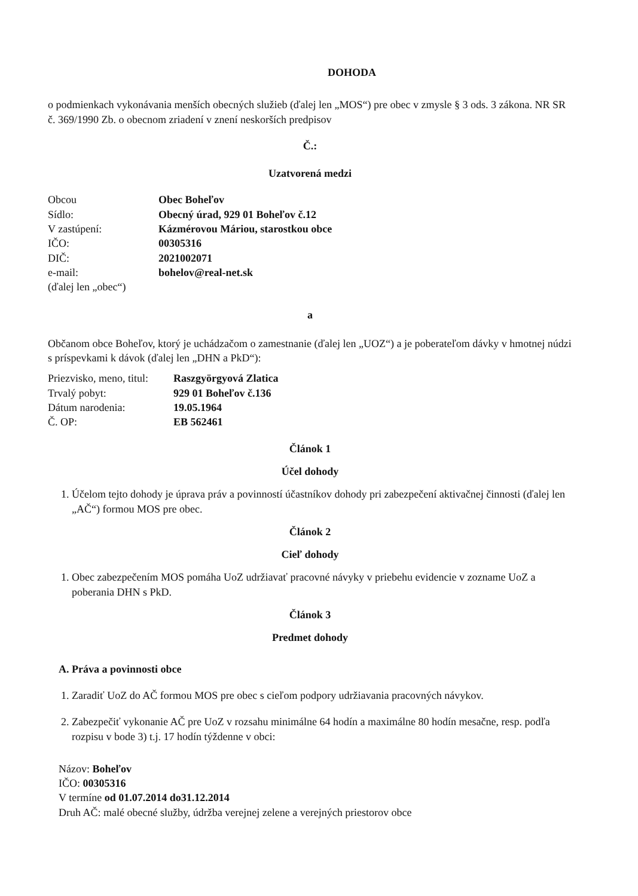DOHODA
o podmienkach vykonávania menších obecných služieb (ďalej len „MOS“) pre obec v zmysle § 3 ods. 3 zákona. NR SR č. 369/1990 Zb. o obecnom zriadení v znení neskorších predpisov
Č.:
Uzatvorená medzi
| Obcou | Obec Boheľov |
| Sídlo: | Obecný úrad, 929 01 Boheľov č.12 |
| V zastúpení: | Kázmérovou Máriou, starostkou obce |
| IČO: | 00305316 |
| DIČ: | 2021002071 |
| e-mail: | bohelov@real-net.sk |
| (ďalej len „obec“) | |
a
Občanom obce Boheľov, ktorý je uchádzačom o zamestnanie (ďalej len „UOZ“) a je poberateľom dávky v hmotnej núdzi s príspevkami k dávok (ďalej len „DHN a PkD“):
| Priezvisko, meno, titul: | Raszgyörgyová Zlatica |
| Trvalý pobyt: | 929 01 Boheľov č.136 |
| Dátum narodenia: | 19.05.1964 |
| Č. OP: | EB 562461 |
Článok 1
Účel dohody
1. Účelom tejto dohody je úprava práv a povinností účastníkov dohody pri zabezpečení aktivačnej činnosti (ďalej len „AČ“) formou MOS pre obec.
Článok 2
Cieľ dohody
1. Obec zabezpečením MOS pomáha UoZ udržiavať pracovné návyky v priebehu evidencie v zozname UoZ a poberania DHN s PkD.
Článok 3
Predmet dohody
A. Práva a povinnosti obce
1. Zaradiť UoZ do AČ formou MOS pre obec s cieľom podpory udržiavania pracovných návykov.
2. Zabezpečiť vykonanie AČ pre UoZ v rozsahu minimálne 64 hodín a maximálne 80 hodín mesačne, resp. podľa rozpisu v bode 3) t.j. 17 hodín týždenne v obci:
Názov: Boheľov
IČO: 00305316
V termíne od 01.07.2014 do31.12.2014
Druh AČ: malé obecné služby, údržba verejnej zelene a verejných priestorov obce